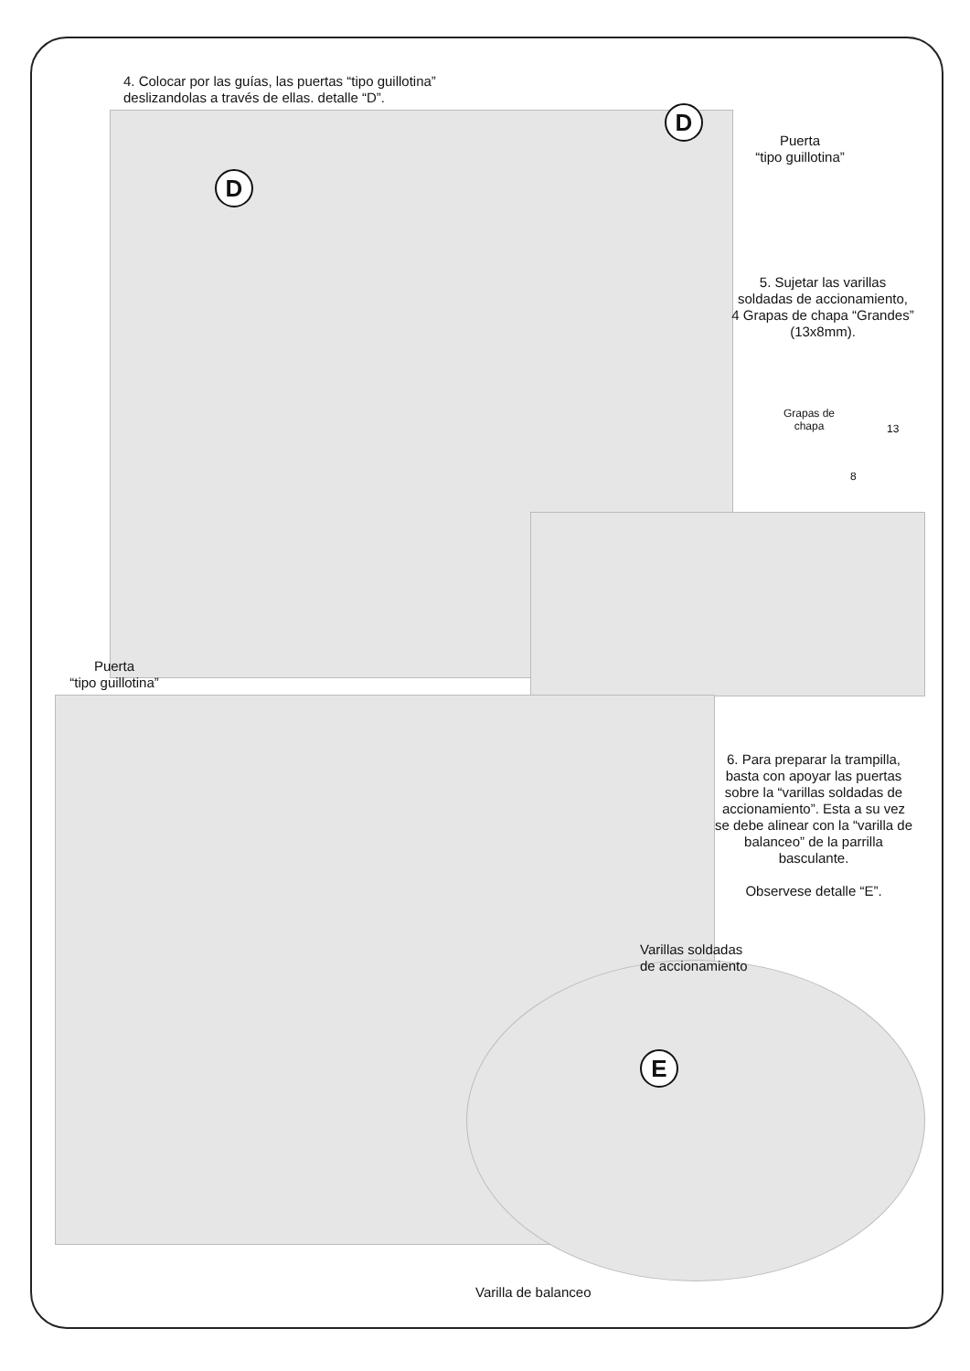4. Colocar por las guías, las puertas “tipo guillotina”
deslizandolas a través de ellas. detalle “D”.
D
D
Puerta
“tipo guillotina”
5. Sujetar las varillas soldadas de accionamiento,
4 Grapas de chapa “Grandes” (13x8mm).
Grapas de chapa
13
8
Puerta
“tipo guillotina”
6. Para preparar la trampilla, basta con apoyar las puertas sobre la “varillas soldadas de accionamiento”. Esta a su vez se debe alinear con la “varilla de balanceo” de la parrilla basculante.
Observese detalle “E”.
Varillas soldadas
de accionamiento
E
Varilla de balanceo